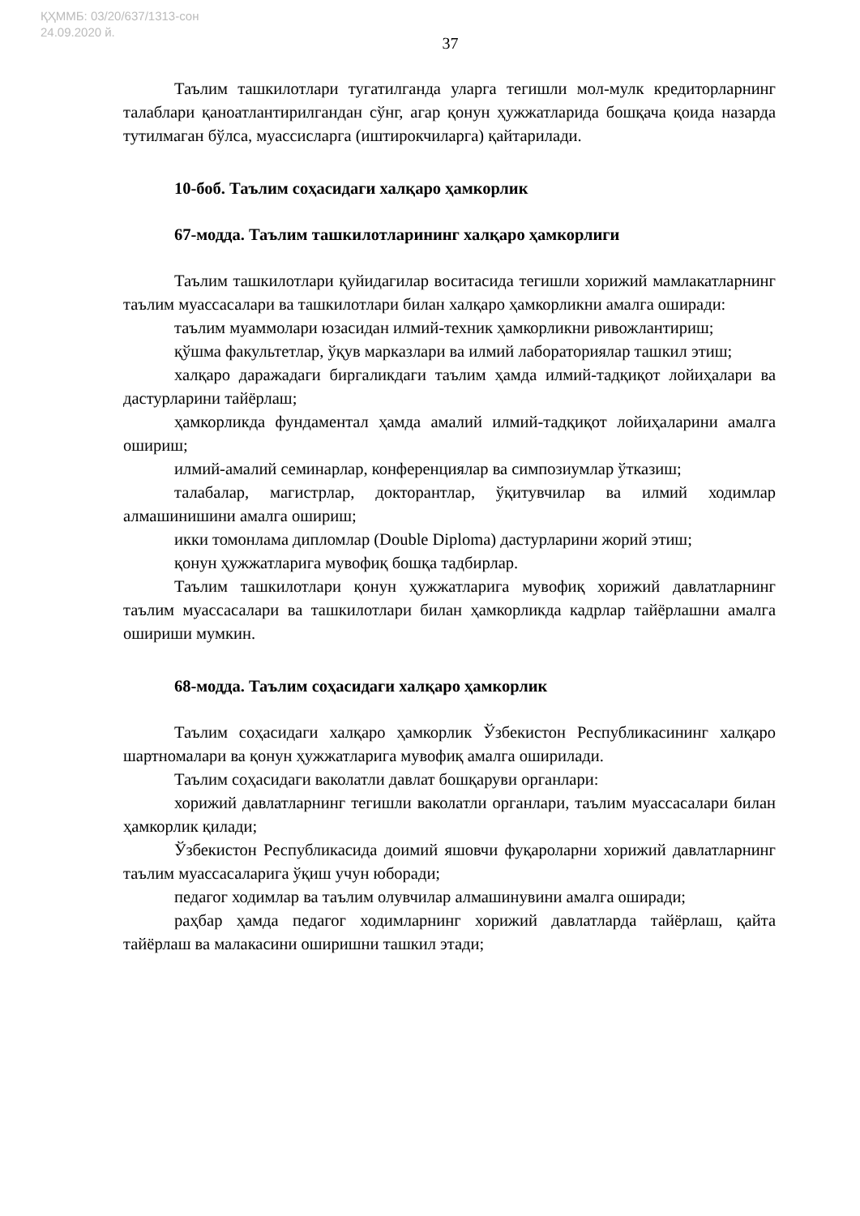ҚҲММБ: 03/20/637/1313-сон
24.09.2020 й.
37
Таълим ташкилотлари тугатилганда уларга тегишли мол-мулк кредиторларнинг талаблари қаноатлантирилгандан сўнг, агар қонун ҳужжатларида бошқача қоида назарда тутилмаган бўлса, муассисларга (иштирокчиларга) қайтарилади.
10-боб. Таълим соҳасидаги халқаро ҳамкорлик
67-модда. Таълим ташкилотларининг халқаро ҳамкорлиги
Таълим ташкилотлари қуйидагилар воситасида тегишли хорижий мамлакатларнинг таълим муассасалари ва ташкилотлари билан халқаро ҳамкорликни амалга оширади:
таълим муаммолари юзасидан илмий-техник ҳамкорликни ривожлантириш;
қўшма факультетлар, ўқув марказлари ва илмий лабораториялар ташкил этиш;
халқаро даражадаги биргаликдаги таълим ҳамда илмий-тадқиқот лойиҳалари ва дастурларини тайёрлаш;
ҳамкорликда фундаментал ҳамда амалий илмий-тадқиқот лойиҳаларини амалга ошириш;
илмий-амалий семинарлар, конференциялар ва симпозиумлар ўтказиш;
талабалар, магистрлар, докторантлар, ўқитувчилар ва илмий ходимлар алмашинишини амалга ошириш;
икки томонлама дипломлар (Double Diploma) дастурларини жорий этиш;
қонун ҳужжатларига мувофиқ бошқа тадбирлар.
Таълим ташкилотлари қонун ҳужжатларига мувофиқ хорижий давлатларнинг таълим муассасалари ва ташкилотлари билан ҳамкорликда кадрлар тайёрлашни амалга ошириши мумкин.
68-модда. Таълим соҳасидаги халқаро ҳамкорлик
Таълим соҳасидаги халқаро ҳамкорлик Ўзбекистон Республикасининг халқаро шартномалари ва қонун ҳужжатларига мувофиқ амалга оширилади.
Таълим соҳасидаги ваколатли давлат бошқаруви органлари:
хорижий давлатларнинг тегишли ваколатли органлари, таълим муассасалари билан ҳамкорлик қилади;
Ўзбекистон Республикасида доимий яшовчи фуқароларни хорижий давлатларнинг таълим муассасаларига ўқиш учун юборади;
педагог ходимлар ва таълим олувчилар алмашинувини амалга оширади;
раҳбар ҳамда педагог ходимларнинг хорижий давлатларда тайёрлаш, қайта тайёрлаш ва малакасини оширишни ташкил этади;